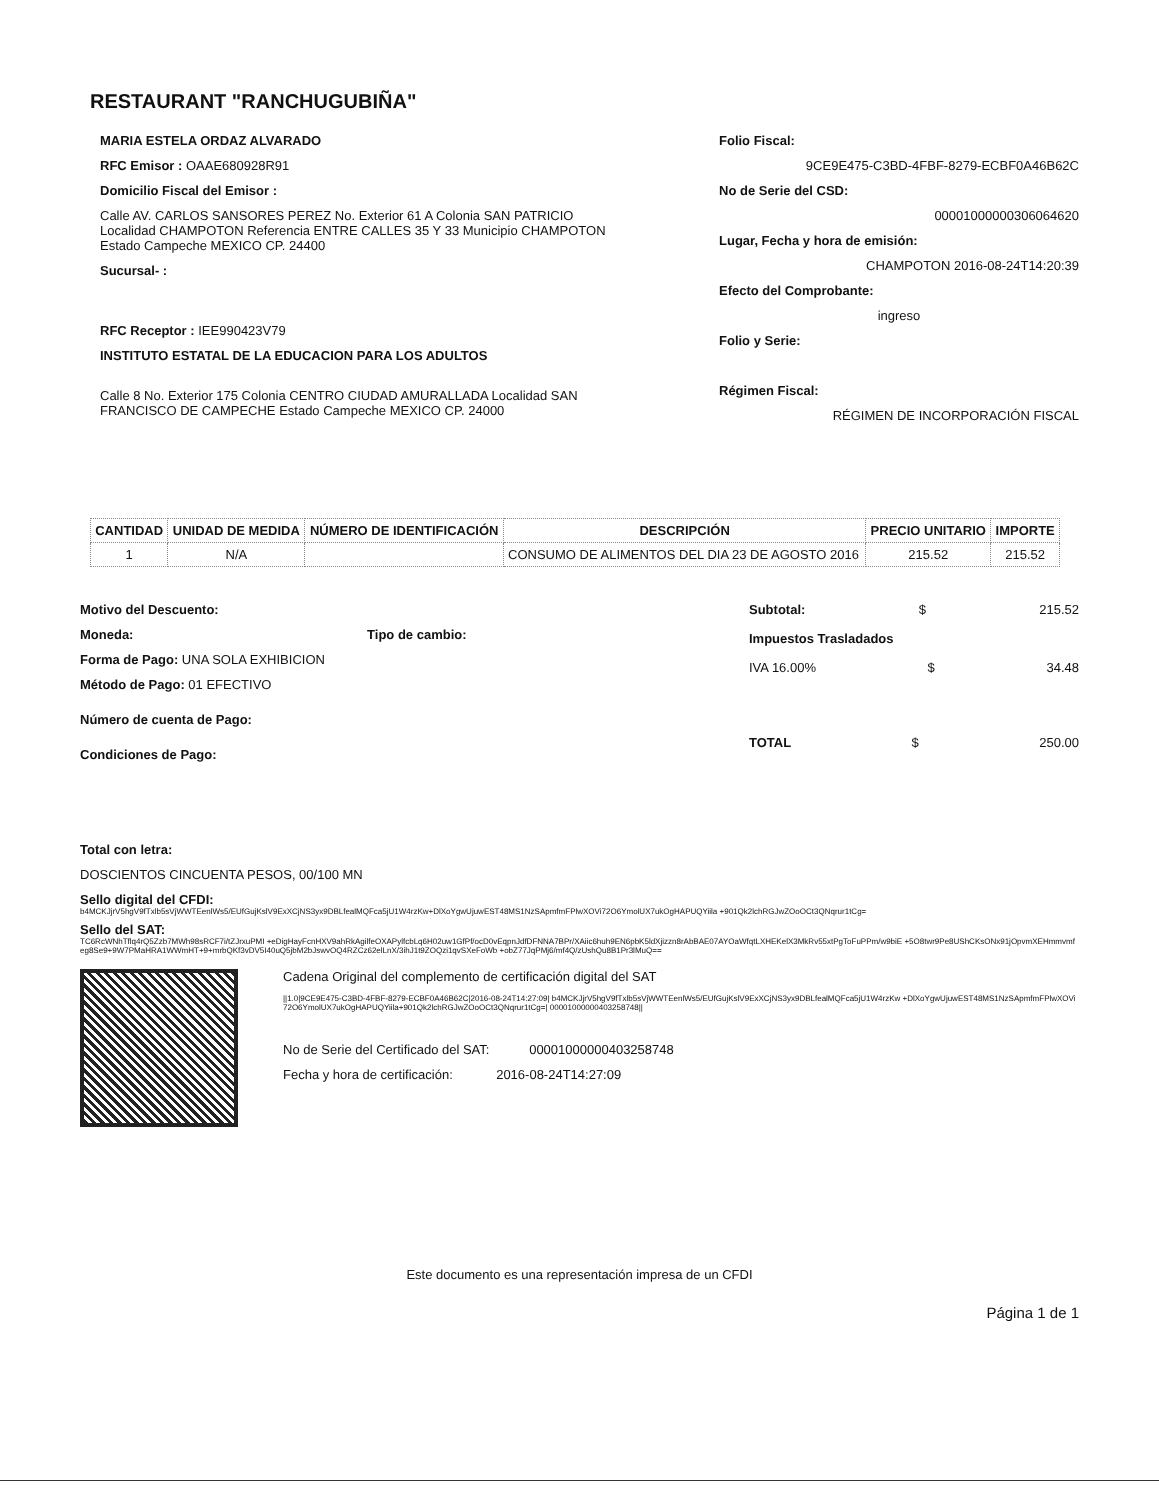RESTAURANT "RANCHUGUBIÑA"
MARIA ESTELA ORDAZ ALVARADO
RFC Emisor : OAAE680928R91
Domicilio Fiscal del Emisor :
Calle AV. CARLOS SANSORES PEREZ No. Exterior 61 A Colonia SAN PATRICIO Localidad CHAMPOTON Referencia ENTRE CALLES 35 Y 33 Municipio CHAMPOTON Estado Campeche MEXICO CP. 24400
Sucursal- :
RFC Receptor : IEE990423V79
INSTITUTO ESTATAL DE LA EDUCACION PARA LOS ADULTOS
Calle 8 No. Exterior 175 Colonia CENTRO CIUDAD AMURALLADA Localidad SAN FRANCISCO DE CAMPECHE Estado Campeche MEXICO CP. 24000
Folio Fiscal:
9CE9E475-C3BD-4FBF-8279-ECBF0A46B62C
No de Serie del CSD:
00001000000306064620
Lugar, Fecha y hora de emisión:
CHAMPOTON 2016-08-24T14:20:39
Efecto del Comprobante:
ingreso
Folio y Serie:
Régimen Fiscal:
RÉGIMEN DE INCORPORACIÓN FISCAL
| CANTIDAD | UNIDAD DE MEDIDA | NÚMERO DE IDENTIFICACIÓN | DESCRIPCIÓN | PRECIO UNITARIO | IMPORTE |
| --- | --- | --- | --- | --- | --- |
| 1 | N/A | | CONSUMO DE ALIMENTOS DEL DIA 23 DE AGOSTO 2016 | 215.52 | 215.52 |
Motivo del Descuento:
Moneda: Tipo de cambio:
Forma de Pago: UNA SOLA EXHIBICION
Método de Pago: 01 EFECTIVO
Número de cuenta de Pago:
Condiciones de Pago:
Subtotal: $ 215.52
Impuestos Trasladados
IVA 16.00% $ 34.48
TOTAL $ 250.00
Total con letra:
DOSCIENTOS CINCUENTA PESOS, 00/100 MN
Sello digital del CFDI:
b4MCKJjrV5hgV9fTxlb5sVjWWTEenlWs5/EUfGujKslV9ExXCjNS3yx9DBLfealMQFca5jU1W4rzKw+DlXoYgwUjuwEST48MS1NzSApmfmFPlwXOVi72O6YmolUX7ukOgHAPUQYiila +901Qk2lchRGJwZOoOCt3QNqrur1tCg=
Sello del SAT:
TC6RcWNhTflq4rQ5Zzb7MWh98sRCF7i/tZJrxuPMI +eDigHayFcnHXV9ahRkAgilfeOXAPylfcbLq6H02uw1GfPf/ocD0vEqpnJdfDFNNA7BPr/XAiic6huh9EN6pbK5ldXjizzn8rAbBAE07AYOaWfqtLXHEKelX3MkRv55xtPgToFuPPm/w9biE +5O8twr9Pe8UShCKsONx91jOpvmXEHmmvmfeg8Se9+9W7PMaHRA1WWmHT+9+mrbQKf3vDV5I40uQ5jbM2bJswvOQ4RZCz62elLnX/3ihJ1t9ZOQzi1qvSXeFoWb +obZ77JqPMj6/mf4Q/zUshQu8B1Pr3lMuQ==
Cadena Original del complemento de certificación digital del SAT
||1.0|9CE9E475-C3BD-4FBF-8279-ECBF0A46B62C|2016-08-24T14:27:09| b4MCKJjrV5hgV9fTxlb5sVjWWTEenlWs5/EUfGujKslV9ExXCjNS3yx9DBLfealMQFca5jU1W4rzKw +DlXoYgwUjuwEST48MS1NzSApmfmFPlwXOVi72O6YmolUX7ukOgHAPUQYiila+901Qk2lchRGJwZOoOCt3QNqrur1tCg=| 00001000000403258748||
No de Serie del Certificado del SAT: 00001000000403258748
Fecha y hora de certificación: 2016-08-24T14:27:09
Este documento es una representación impresa de un CFDI
Página 1 de 1